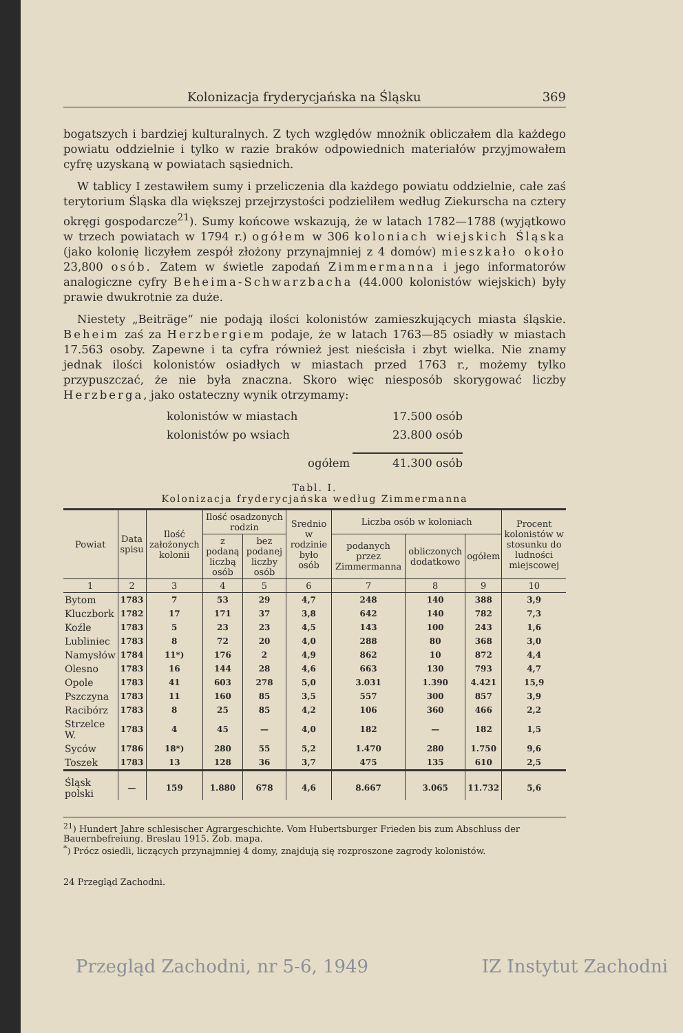Kolonizacja fryderycjańska na Śląsku 369
bogatszych i bardziej kulturalnych. Z tych względów mnożnik obliczałem dla każdego powiatu oddzielnie i tylko w razie braków odpowiednich materiałów przyjmowałem cyfrę uzyskaną w powiatach sąsiednich.
W tablicy I zestawiłem sumy i przeliczenia dla każdego powiatu oddzielnie, całe zaś terytorium Śląska dla większej przejrzystości podzieliłem według Ziekurscha na cztery okręgi gospodarcze<sup>21</sup>). Sumy końcowe wskazują, że w latach 1782—1788 (wyjątkowo w trzech powiatach w 1794 r.) ogółem w 306 koloniach wiejskich Śląska (jako kolonię liczyłem zespół złożony przynajmniej z 4 domów) mieszkało około 23,800 osób. Zatem w świetle zapodań Zimmermanna i jego informatorów analogiczne cyfry Beheima-Schwarzbacha (44.000 kolonistów wiejskich) były prawie dwukrotnie za duże.
Niestety „Beiträge“ nie podają ilości kolonistów zamieszkujących miasta śląskie. Beheim zaś za Herzbergiem podaje, że w latach 1763—85 osiadły w miastach 17.563 osoby. Zapewne i ta cyfra również jest nieścisła i zbyt wielka. Nie znamy jednak ilości kolonistów osiadłych w miastach przed 1763 r., możemy tylko przypuszczać, że nie była znaczna. Skoro więc niesposób skorygować liczby Herzberga, jako ostateczny wynik otrzymamy:
kolonistów w miastach 17.500 osób
kolonistów po wsiach 23.800 osób
ogółem 41.300 osób
Tabl. I.
Kolonizacja fryderycjańska według Zimmermanna
| Powiat | Data spisu | Ilość założonych kolonii | Ilość osadzonych rodzin | | Srednio w rodzinie było osób | Liczba osób w koloniach | | | Procent kolonistów w stosunku do ludności miejscowej |
| --- | --- | --- | --- | --- | --- | --- | --- | --- | --- |
| | | | z podaną liczbą osób | bez podanej liczby osób | | podanych przez Zimmermanna | obliczonych dodatkowo | ogółem | |
| 1 | 2 | 3 | 4 | 5 | 6 | 7 | 8 | 9 | 10 |
| Bytom | 1783 | 7 | 53 | 29 | 4,7 | 248 | 140 | 388 | 3,9 |
| Kluczbork | 1782 | 17 | 171 | 37 | 3,8 | 642 | 140 | 782 | 7,3 |
| Koźle | 1783 | 5 | 23 | 23 | 4,5 | 143 | 100 | 243 | 1,6 |
| Lubliniec | 1783 | 8 | 72 | 20 | 4,0 | 288 | 80 | 368 | 3,0 |
| Namysłów | 1784 | 11*) | 176 | 2 | 4,9 | 862 | 10 | 872 | 4,4 |
| Olesno | 1783 | 16 | 144 | 28 | 4,6 | 663 | 130 | 793 | 4,7 |
| Opole | 1783 | 41 | 603 | 278 | 5,0 | 3.031 | 1.390 | 4.421 | 15,9 |
| Pszczyna | 1783 | 11 | 160 | 85 | 3,5 | 557 | 300 | 857 | 3,9 |
| Racibórz | 1783 | 8 | 25 | 85 | 4,2 | 106 | 360 | 466 | 2,2 |
| Strzelce W. | 1783 | 4 | 45 | — | 4,0 | 182 | — | 182 | 1,5 |
| Syców | 1786 | 18*) | 280 | 55 | 5,2 | 1.470 | 280 | 1.750 | 9,6 |
| Toszek | 1783 | 13 | 128 | 36 | 3,7 | 475 | 135 | 610 | 2,5 |
| Śląsk polski | — | 159 | 1.880 | 678 | 4,6 | 8.667 | 3.065 | 11.732 | 5,6 |
<sup>21</sup>) Hundert Jahre schlesischer Agrargeschichte. Vom Hubertsburger Frieden bis zum Abschluss der Bauernbefreiung. Breslau 1915. Zob. mapa.
<sup>*</sup>) Prócz osiedli, liczących przynajmniej 4 domy, znajdują się rozproszone zagrody kolonistów.
24 Przegląd Zachodni.
Przegląd Zachodni, nr 5-6, 1949 IZ Instytut Zachodni